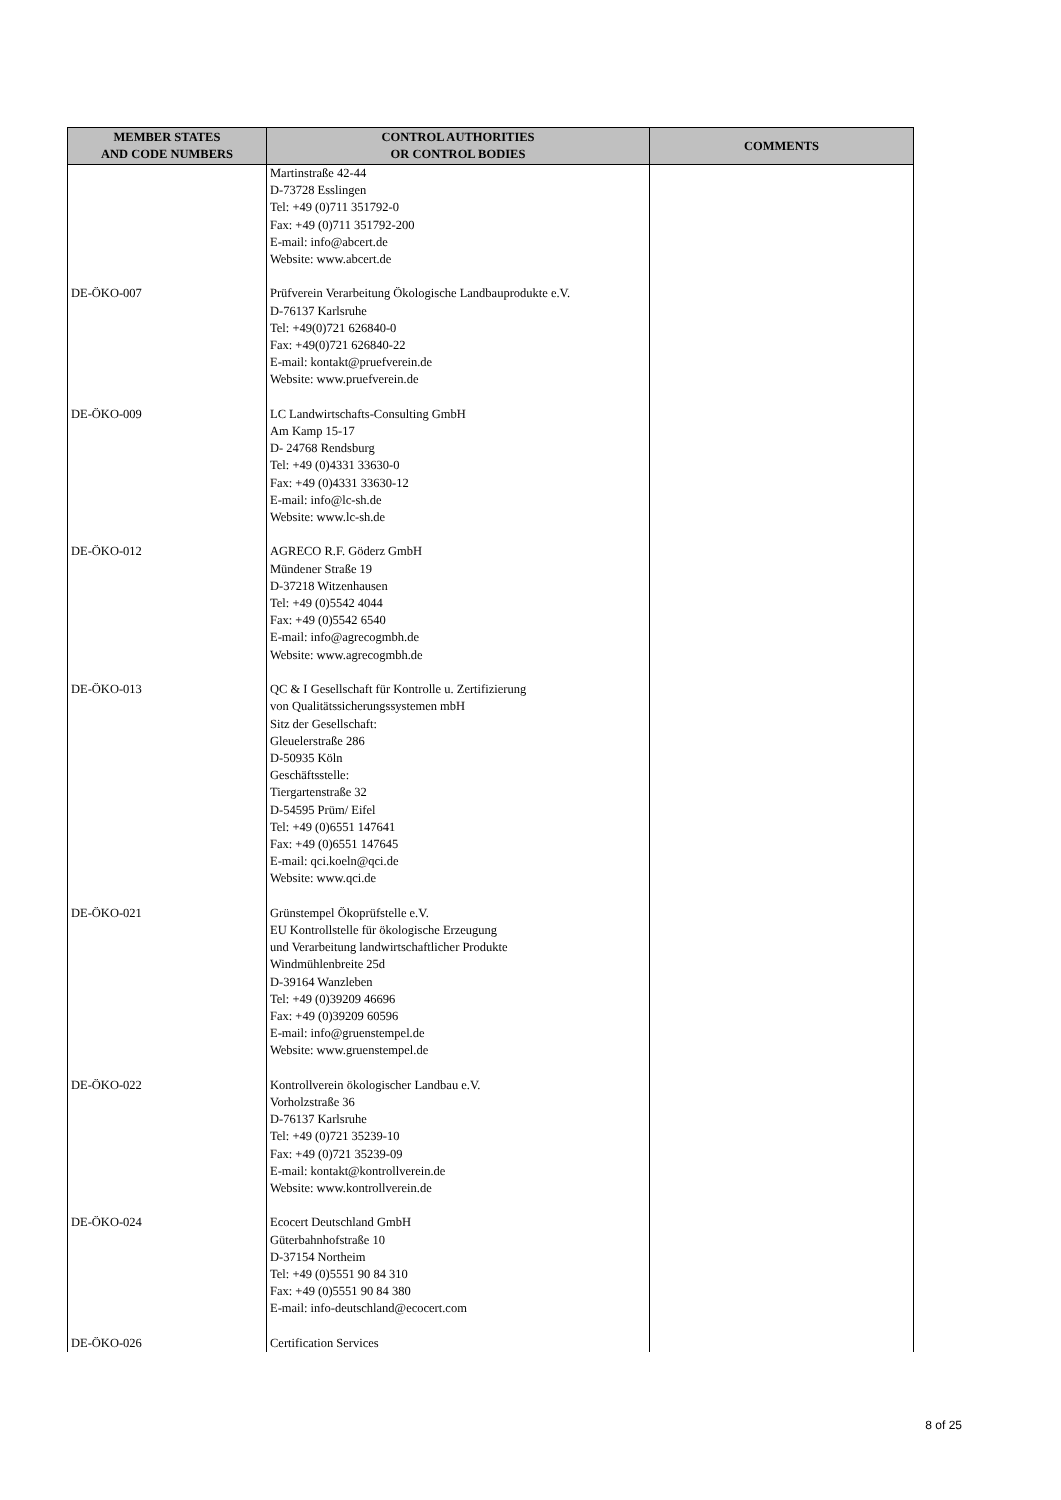| MEMBER STATES AND CODE NUMBERS | CONTROL AUTHORITIES OR CONTROL BODIES | COMMENTS |
| --- | --- | --- |
| | Martinstraße 42-44 D-73728 Esslingen Tel: +49 (0)711 351792-0 Fax: +49 (0)711 351792-200 E-mail: info@abcert.de Website: www.abcert.de | |
| DE-ÖKO-007 | Prüfverein Verarbeitung Ökologische Landbauprodukte e.V. D-76137 Karlsruhe Tel: +49(0)721 626840-0 Fax: +49(0)721 626840-22 E-mail: kontakt@pruefverein.de Website: www.pruefverein.de | |
| DE-ÖKO-009 | LC Landwirtschafts-Consulting GmbH Am Kamp 15-17 D- 24768 Rendsburg Tel: +49 (0)4331 33630-0 Fax: +49 (0)4331 33630-12 E-mail: info@lc-sh.de Website: www.lc-sh.de | |
| DE-ÖKO-012 | AGRECO R.F. Göderz GmbH Mündener Straße 19 D-37218 Witzenhausen Tel: +49 (0)5542 4044 Fax: +49 (0)5542 6540 E-mail: info@agrecogmbh.de Website: www.agrecogmbh.de | |
| DE-ÖKO-013 | QC & I Gesellschaft für Kontrolle u. Zertifizierung von Qualitätssicherungssystemen mbH Sitz der Gesellschaft: Gleuelerstraße 286 D-50935 Köln Geschäftsstelle: Tiergartenstraße 32 D-54595 Prüm/ Eifel Tel: +49 (0)6551 147641 Fax: +49 (0)6551 147645 E-mail: qci.koeln@qci.de Website: www.qci.de | |
| DE-ÖKO-021 | Grünstempel Ökoprüfstelle e.V. EU Kontrollstelle für ökologische Erzeugung und Verarbeitung landwirtschaftlicher Produkte Windmühlenbreite 25d D-39164 Wanzleben Tel: +49 (0)39209 46696 Fax: +49 (0)39209 60596 E-mail: info@gruenstempel.de Website: www.gruenstempel.de | |
| DE-ÖKO-022 | Kontrollverein ökologischer Landbau e.V. Vorholzstraße 36 D-76137 Karlsruhe Tel: +49 (0)721 35239-10 Fax: +49 (0)721 35239-09 E-mail: kontakt@kontrollverein.de Website: www.kontrollverein.de | |
| DE-ÖKO-024 | Ecocert Deutschland GmbH Güterbahnhofstraße 10 D-37154 Northeim Tel: +49 (0)5551 90 84 310 Fax: +49 (0)5551 90 84 380 E-mail: info-deutschland@ecocert.com | |
| DE-ÖKO-026 | Certification Services | |
8 of 25